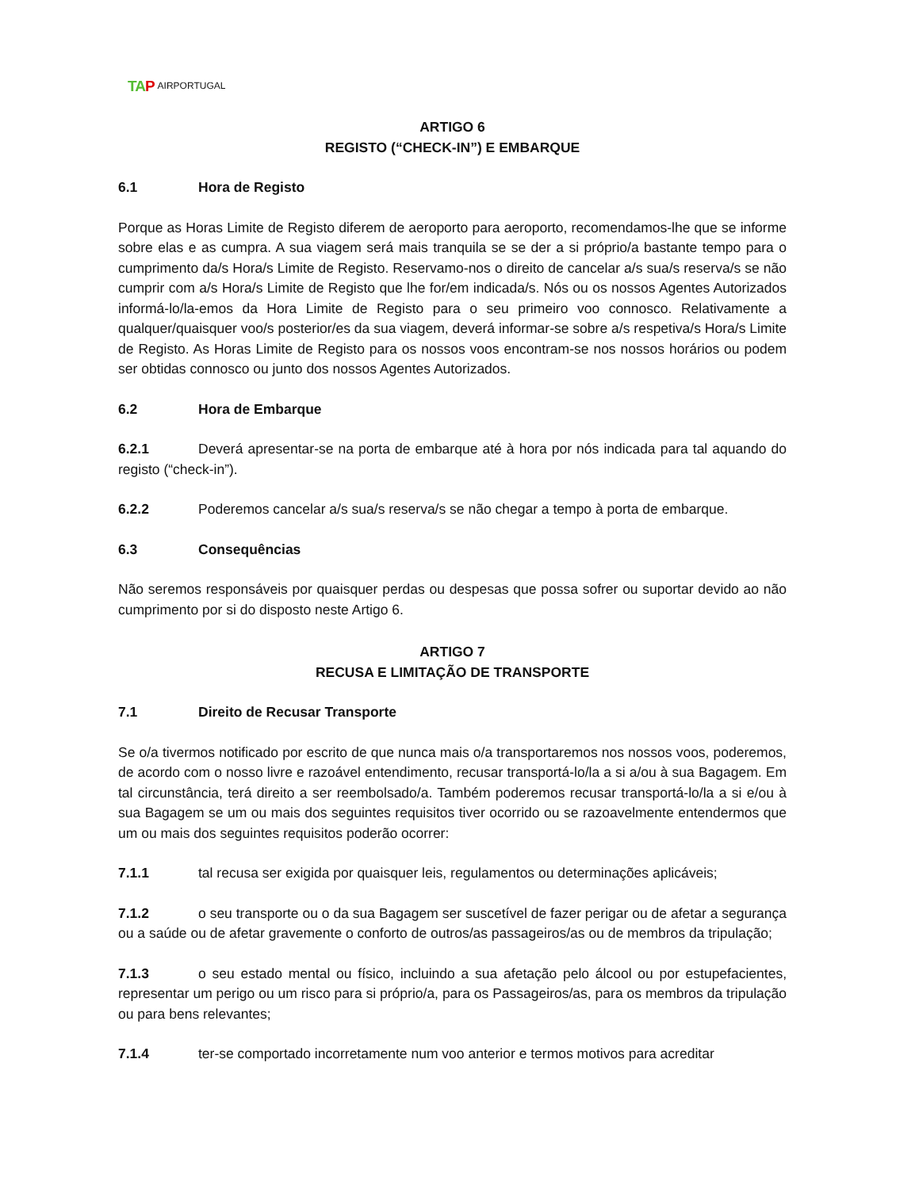TAP AIRPORTUGAL
ARTIGO 6
REGISTO (“CHECK-IN”) E EMBARQUE
6.1 Hora de Registo
Porque as Horas Limite de Registo diferem de aeroporto para aeroporto, recomendamos-lhe que se informe sobre elas e as cumpra. A sua viagem será mais tranquila se se der a si próprio/a bastante tempo para o cumprimento da/s Hora/s Limite de Registo. Reservamo-nos o direito de cancelar a/s sua/s reserva/s se não cumprir com a/s Hora/s Limite de Registo que lhe for/em indicada/s. Nós ou os nossos Agentes Autorizados informá-lo/la-emos da Hora Limite de Registo para o seu primeiro voo connosco. Relativamente a qualquer/quaisquer voo/s posterior/es da sua viagem, deverá informar-se sobre a/s respetiva/s Hora/s Limite de Registo. As Horas Limite de Registo para os nossos voos encontram-se nos nossos horários ou podem ser obtidas connosco ou junto dos nossos Agentes Autorizados.
6.2 Hora de Embarque
6.2.1 Deverá apresentar-se na porta de embarque até à hora por nós indicada para tal aquando do registo (“check-in”).
6.2.2 Poderemos cancelar a/s sua/s reserva/s se não chegar a tempo à porta de embarque.
6.3 Consequências
Não seremos responsáveis por quaisquer perdas ou despesas que possa sofrer ou suportar devido ao não cumprimento por si do disposto neste Artigo 6.
ARTIGO 7
RECUSA E LIMITAÇÃO DE TRANSPORTE
7.1 Direito de Recusar Transporte
Se o/a tivermos notificado por escrito de que nunca mais o/a transportaremos nos nossos voos, poderemos, de acordo com o nosso livre e razoável entendimento, recusar transportá-lo/la a si a/ou à sua Bagagem. Em tal circunstância, terá direito a ser reembolsado/a. Também poderemos recusar transportá-lo/la a si e/ou à sua Bagagem se um ou mais dos seguintes requisitos tiver ocorrido ou se razoavelmente entendermos que um ou mais dos seguintes requisitos poderão ocorrer:
7.1.1 tal recusa ser exigida por quaisquer leis, regulamentos ou determinações aplicáveis;
7.1.2 o seu transporte ou o da sua Bagagem ser suscetível de fazer perigar ou de afetar a segurança ou a saúde ou de afetar gravemente o conforto de outros/as passageiros/as ou de membros da tripulação;
7.1.3 o seu estado mental ou físico, incluindo a sua afetação pelo álcool ou por estupefacientes, representar um perigo ou um risco para si próprio/a, para os Passageiros/as, para os membros da tripulação ou para bens relevantes;
7.1.4 ter-se comportado incorretamente num voo anterior e termos motivos para acreditar